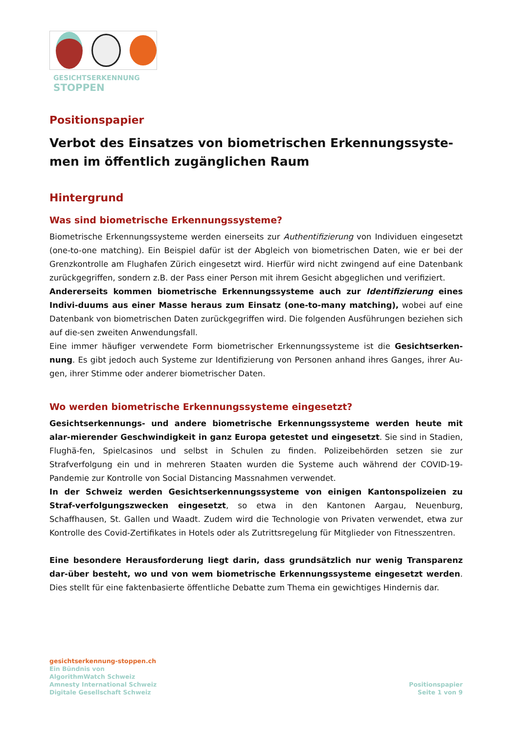GESICHTSERKENNUNG
STOPPEN
Positionspapier
Verbot des Einsatzes von biometrischen Erkennungssyste-men im öffentlich zugänglichen Raum
Hintergrund
Was sind biometrische Erkennungssysteme?
Biometrische Erkennungssysteme werden einerseits zur Authentifizierung von Individuen eingesetzt (one-to-one matching). Ein Beispiel dafür ist der Abgleich von biometrischen Daten, wie er bei der Grenzkontrolle am Flughafen Zürich eingesetzt wird. Hierfür wird nicht zwingend auf eine Datenbank zurückgegriffen, sondern z.B. der Pass einer Person mit ihrem Gesicht abgeglichen und verifiziert.
Andererseits kommen biometrische Erkennungssysteme auch zur Identifizierung eines Indivi-duums aus einer Masse heraus zum Einsatz (one-to-many matching), wobei auf eine Datenbank von biometrischen Daten zurückgegriffen wird. Die folgenden Ausführungen beziehen sich auf die-sen zweiten Anwendungsfall.
Eine immer häufiger verwendete Form biometrischer Erkennungssysteme ist die Gesichtserken-nung. Es gibt jedoch auch Systeme zur Identifizierung von Personen anhand ihres Ganges, ihrer Au-gen, ihrer Stimme oder anderer biometrischer Daten.
Wo werden biometrische Erkennungssysteme eingesetzt?
Gesichtserkennungs- und andere biometrische Erkennungssysteme werden heute mit alar-mierender Geschwindigkeit in ganz Europa getestet und eingesetzt. Sie sind in Stadien, Flughä-fen, Spielcasinos und selbst in Schulen zu finden. Polizeibehörden setzen sie zur Strafverfolgung ein und in mehreren Staaten wurden die Systeme auch während der COVID-19-Pandemie zur Kontrolle von Social Distancing Massnahmen verwendet.
In der Schweiz werden Gesichtserkennungssysteme von einigen Kantonspolizeien zu Straf-verfolgungszwecken eingesetzt, so etwa in den Kantonen Aargau, Neuenburg, Schaffhausen, St. Gallen und Waadt. Zudem wird die Technologie von Privaten verwendet, etwa zur Kontrolle des Covid-Zertifikates in Hotels oder als Zutrittsregelung für Mitglieder von Fitnesszentren.
Eine besondere Herausforderung liegt darin, dass grundsätzlich nur wenig Transparenz dar-über besteht, wo und von wem biometrische Erkennungssysteme eingesetzt werden. Dies stellt für eine faktenbasierte öffentliche Debatte zum Thema ein gewichtiges Hindernis dar.
gesichtserkennung-stoppen.ch
Ein Bündnis von
AlgorithmWatch Schweiz
Amnesty International Schweiz
Digitale Gesellschaft Schweiz
Positionspapier
Seite 1 von 9